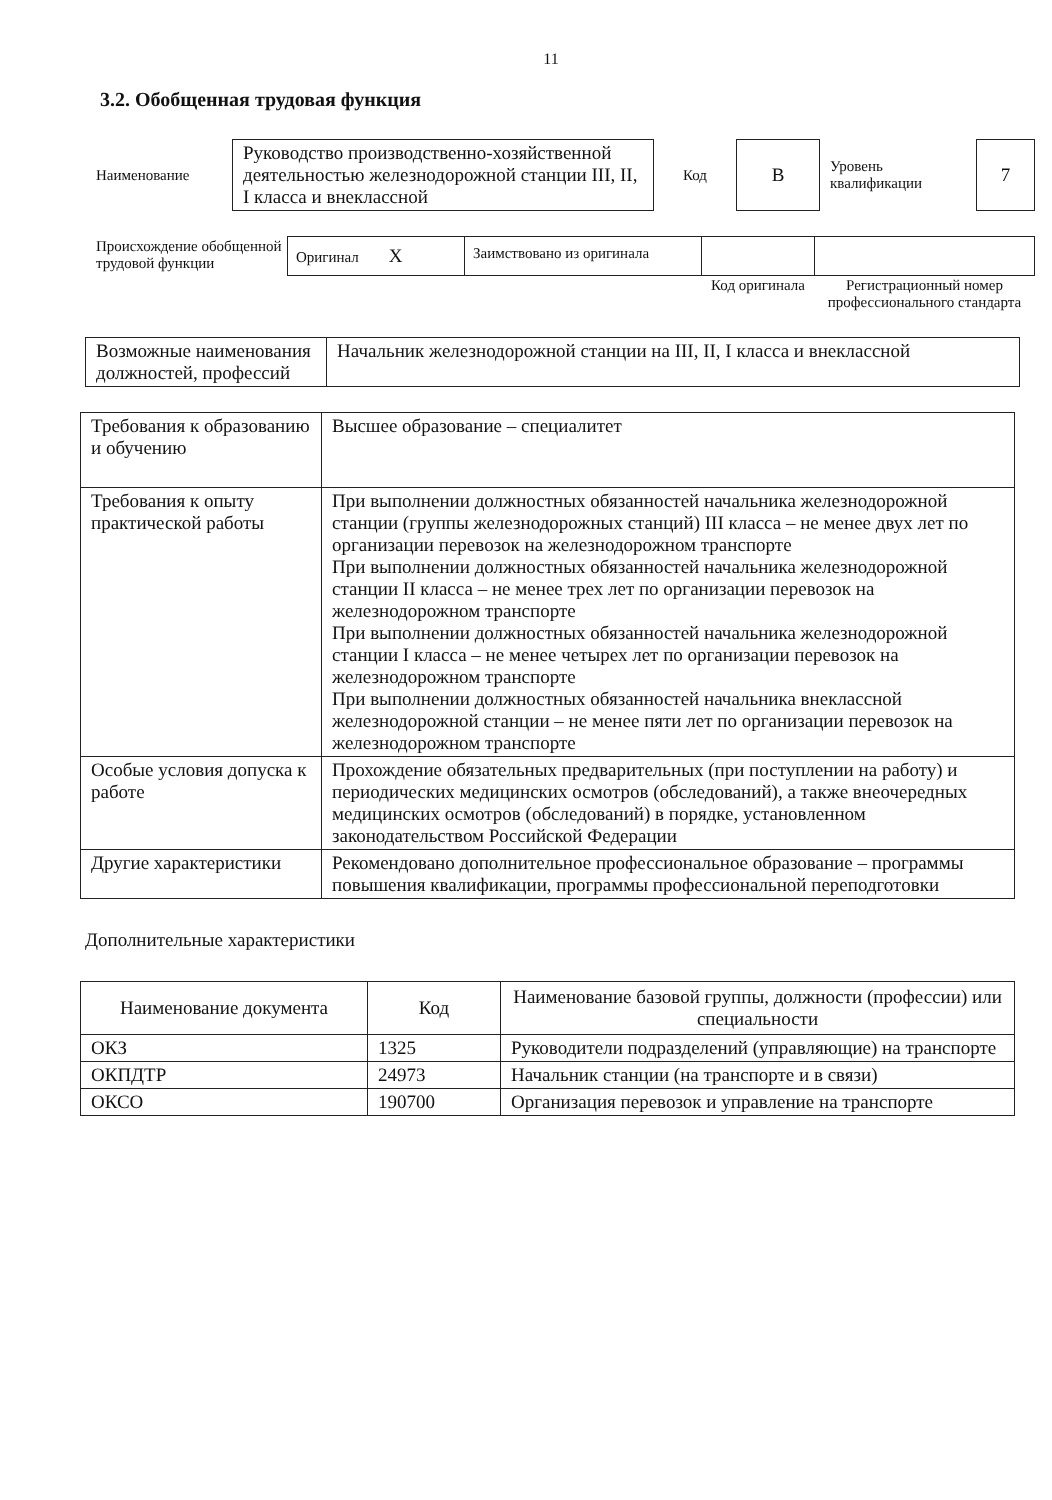11
3.2. Обобщенная трудовая функция
| Наименование | Руководство производственно-хозяйственной деятельностью железнодорожной станции III, II, I класса и внеклассной | Код | В | Уровень квалификации | 7 |
| Происхождение обобщенной трудовой функции | Оригинал Х | Заимствовано из оригинала | | |
| | | | Код оригинала | Регистрационный номер профессионального стандарта |
| Возможные наименования должностей, профессий | Начальник железнодорожной станции на III, II, I класса и внеклассной |
| Требования к образованию и обучению | Высшее образование – специалитет |
| Требования к опыту практической работы | При выполнении должностных обязанностей начальника железнодорожной станции (группы железнодорожных станций) III класса – не менее двух лет по организации перевозок на железнодорожном транспорте При выполнении должностных обязанностей начальника железнодорожной станции II класса – не менее трех лет по организации перевозок на железнодорожном транспорте При выполнении должностных обязанностей начальника железнодорожной станции I класса – не менее четырех лет по организации перевозок на железнодорожном транспорте При выполнении должностных обязанностей начальника внеклассной железнодорожной станции – не менее пяти лет по организации перевозок на железнодорожном транспорте |
| Особые условия допуска к работе | Прохождение обязательных предварительных (при поступлении на работу) и периодических медицинских осмотров (обследований), а также внеочередных медицинских осмотров (обследований) в порядке, установленном законодательством Российской Федерации |
| Другие характеристики | Рекомендовано дополнительное профессиональное образование – программы повышения квалификации, программы профессиональной переподготовки |
Дополнительные характеристики
| Наименование документа | Код | Наименование базовой группы, должности (профессии) или специальности |
| --- | --- | --- |
| ОКЗ | 1325 | Руководители подразделений (управляющие) на транспорте |
| ОКПДТР | 24973 | Начальник станции (на транспорте и в связи) |
| ОКСО | 190700 | Организация перевозок и управление на транспорте |